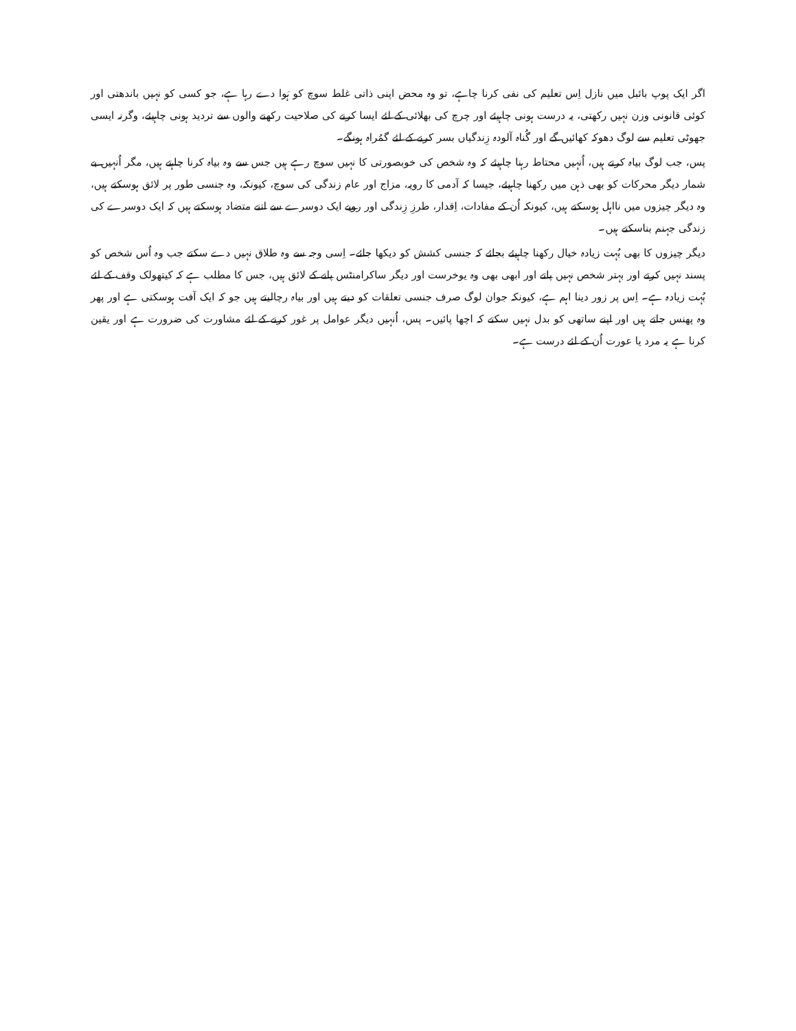اگر ایک پوپ بائبل میں نازل اِس تعلیم کی نفی کرنا چاہے، تو وہ محض اپنی ذاتی غلط سوچ کو ہَوا دے رہا ہے، جو کسی کو نہیں باندھتی اور کوئی قانونی وزن نہیں رکھتی، یہ درست ہونی چاہیئے اور چرچ کی بھلائی کے لئے ایسا کرنے کی صلاحیت رکھنے والوں سے تردید ہونی چاہیئے، وگرنہ ایسی جھوٹی تعلیم سے لوگ دھوکہ کھائیں گے اور گُناہ آلودہ زِندگیاں بسر کرنے کے لئے گمُراہ ہونگے۔
پس، جب لوگ بیاہ کرتے ہیں، اُنہیں محتاط رہنا چاہیئے کہ وہ شخص کی خوبصورتی کا نہیں سوچ رہے ہیں جس سے وہ بیاہ کرنا چاہتے ہیں، مگر اُنہیں بے شمار دیگر محرکات کو بھی ذہن میں رکھنا چاہیئے، جیسا کہ آدمی کا رویہ، مزاج اور عام زندگی کی سوچ، کیونکہ، وہ جنسی طور پر لائق ہوسکتے ہیں، وہ دیگر چیزوں میں نااہل ہوسکتے ہیں، کیونکہ اُن کے مفادات، اِقدار، طرزِ زِندگی اور رویے ایک دوسرے سے اتنے متضاد ہوسکتے ہیں کہ ایک دوسرے کی زندگی جہنم بناسکتے ہیں۔
دیگر چیزوں کا بھی بُہت زیادہ خیال رکھنا چاہیئے بجائے کہ جنسی کشش کو دیکھا جائے۔ اِسی وجہ سے وہ طلاق نہیں دے سکتے جب وہ اُس شخص کو پسند نہیں کرتے اور بہتر شخص نہیں پاتے اور ابھی بھی وہ یوخرست اور دیگر ساکرامنٹس پانے کے لائق ہیں، جس کا مطلب ہے کہ کیتھولک وقف کے لئے بُہت زیادہ ہے۔ اِس پر زور دینا اہم ہے، کیونکہ جوان لوگ صرف جنسی تعلقات کو دیتے ہیں اور بیاہ رچالیتے ہیں جو کہ ایک آفت ہوسکتی ہے اور پھر وہ پھنس جاتے ہیں اور اپنے ساتھی کو بدل نہیں سکتے کہ اچھا پائیں۔ پس، اُنہیں دیگر عوامل پر غور کرنے کے لئے مشاورت کی ضرورت ہے اور یقین کرنا ہے یہ مرد یا عورت اُن کے لئے درست ہے۔